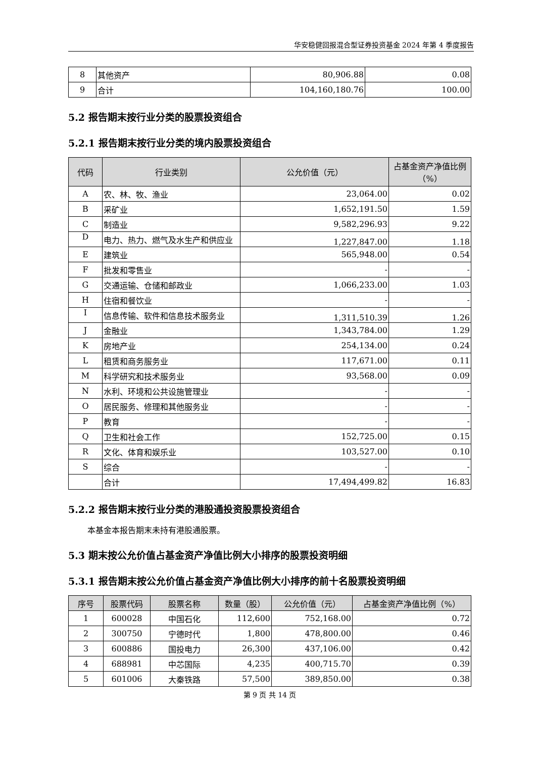华安稳健回报混合型证券投资基金 2024 年第 4 季度报告
| 8 | 其他资产 | 80,906.88 | 0.08 |
| 9 | 合计 | 104,160,180.76 | 100.00 |
5.2 报告期末按行业分类的股票投资组合
5.2.1 报告期末按行业分类的境内股票投资组合
| 代码 | 行业类别 | 公允价值（元） | 占基金资产净值比例（%） |
| --- | --- | --- | --- |
| A | 农、林、牧、渔业 | 23,064.00 | 0.02 |
| B | 采矿业 | 1,652,191.50 | 1.59 |
| C | 制造业 | 9,582,296.93 | 9.22 |
| D | 电力、热力、燃气及水生产和供应业 | 1,227,847.00 | 1.18 |
| E | 建筑业 | 565,948.00 | 0.54 |
| F | 批发和零售业 | - | - |
| G | 交通运输、仓储和邮政业 | 1,066,233.00 | 1.03 |
| H | 住宿和餐饮业 | - | - |
| I | 信息传输、软件和信息技术服务业 | 1,311,510.39 | 1.26 |
| J | 金融业 | 1,343,784.00 | 1.29 |
| K | 房地产业 | 254,134.00 | 0.24 |
| L | 租赁和商务服务业 | 117,671.00 | 0.11 |
| M | 科学研究和技术服务业 | 93,568.00 | 0.09 |
| N | 水利、环境和公共设施管理业 | - | - |
| O | 居民服务、修理和其他服务业 | - | - |
| P | 教育 | - | - |
| Q | 卫生和社会工作 | 152,725.00 | 0.15 |
| R | 文化、体育和娱乐业 | 103,527.00 | 0.10 |
| S | 综合 | - | - |
| | 合计 | 17,494,499.82 | 16.83 |
5.2.2 报告期末按行业分类的港股通投资股票投资组合
本基金本报告期末未持有港股通股票。
5.3 期末按公允价值占基金资产净值比例大小排序的股票投资明细
5.3.1 报告期末按公允价值占基金资产净值比例大小排序的前十名股票投资明细
| 序号 | 股票代码 | 股票名称 | 数量（股） | 公允价值（元） | 占基金资产净值比例（%） |
| --- | --- | --- | --- | --- | --- |
| 1 | 600028 | 中国石化 | 112,600 | 752,168.00 | 0.72 |
| 2 | 300750 | 宁德时代 | 1,800 | 478,800.00 | 0.46 |
| 3 | 600886 | 国投电力 | 26,300 | 437,106.00 | 0.42 |
| 4 | 688981 | 中芯国际 | 4,235 | 400,715.70 | 0.39 |
| 5 | 601006 | 大秦铁路 | 57,500 | 389,850.00 | 0.38 |
第 9 页 共 14 页